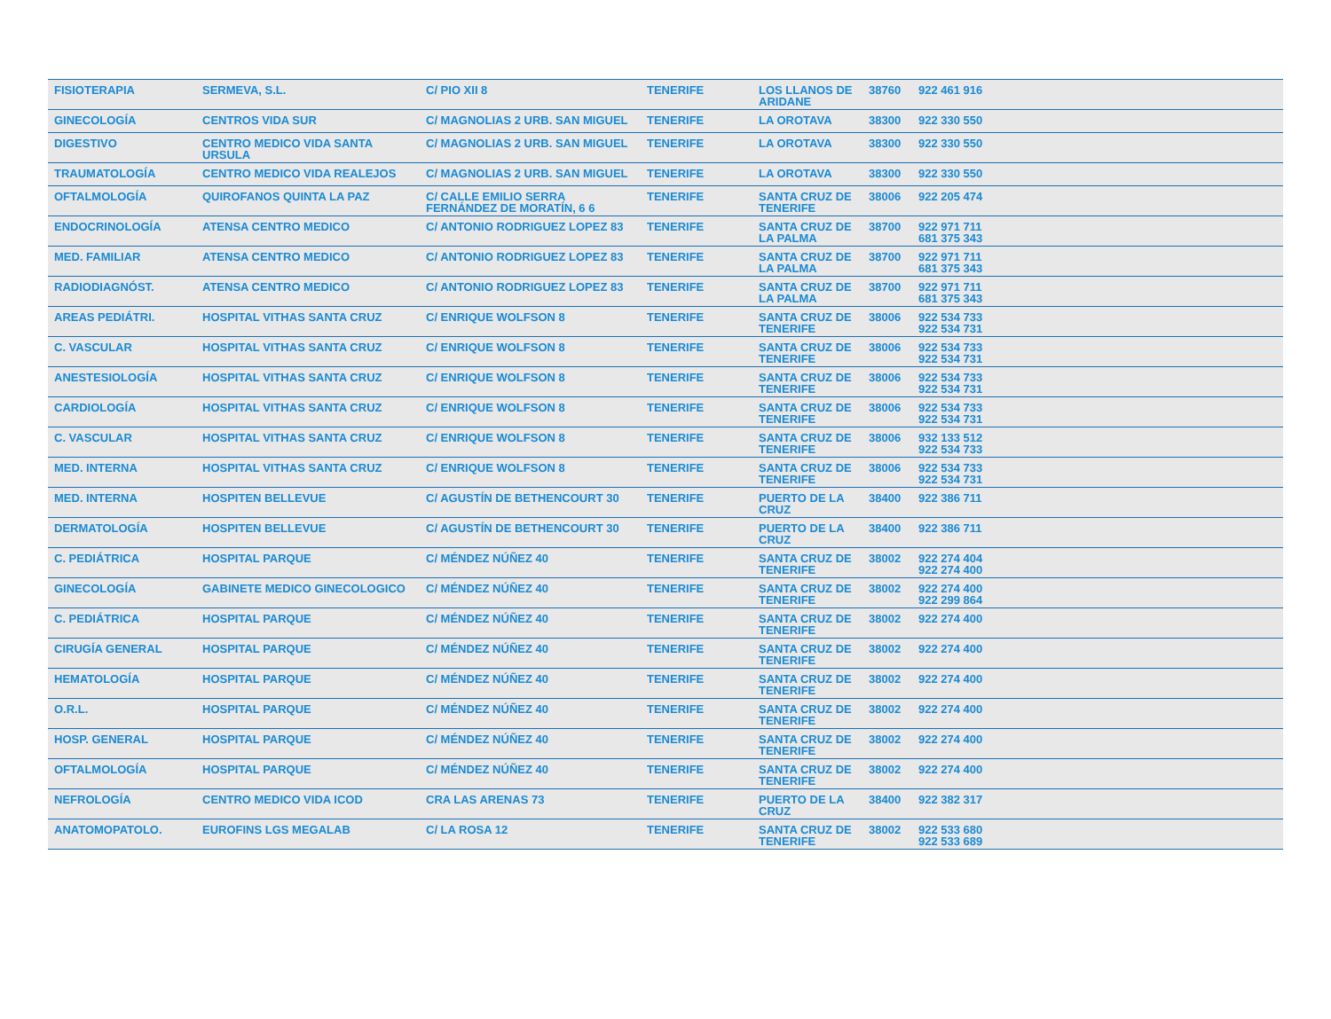| FISIOTERAPIA | SERMEVA, S.L. | C/ PIO XII 8 | TENERIFE | LOS LLANOS DE ARIDANE | 38760 | 922 461 916 |
| GINECOLOGÍA | CENTROS VIDA SUR | C/ MAGNOLIAS 2 URB. SAN MIGUEL | TENERIFE | LA OROTAVA | 38300 | 922 330 550 |
| DIGESTIVO | CENTRO MEDICO VIDA SANTA URSULA | C/ MAGNOLIAS 2 URB. SAN MIGUEL | TENERIFE | LA OROTAVA | 38300 | 922 330 550 |
| TRAUMATOLOGÍA | CENTRO MEDICO VIDA REALEJOS | C/ MAGNOLIAS 2 URB. SAN MIGUEL | TENERIFE | LA OROTAVA | 38300 | 922 330 550 |
| OFTALMOLOGÍA | QUIROFANOS QUINTA LA PAZ | C/ CALLE EMILIO SERRA FERNÁNDEZ DE MORATÍN, 6 6 | TENERIFE | SANTA CRUZ DE TENERIFE | 38006 | 922 205 474 |
| ENDOCRINOLOGÍA | ATENSA CENTRO MEDICO | C/ ANTONIO RODRIGUEZ LOPEZ 83 | TENERIFE | SANTA CRUZ DE LA PALMA | 38700 | 922 971 711 681 375 343 |
| MED. FAMILIAR | ATENSA CENTRO MEDICO | C/ ANTONIO RODRIGUEZ LOPEZ 83 | TENERIFE | SANTA CRUZ DE LA PALMA | 38700 | 922 971 711 681 375 343 |
| RADIODIAGNÓST. | ATENSA CENTRO MEDICO | C/ ANTONIO RODRIGUEZ LOPEZ 83 | TENERIFE | SANTA CRUZ DE LA PALMA | 38700 | 922 971 711 681 375 343 |
| AREAS PEDIÁTRI. | HOSPITAL VITHAS SANTA CRUZ | C/ ENRIQUE WOLFSON 8 | TENERIFE | SANTA CRUZ DE TENERIFE | 38006 | 922 534 733 922 534 731 |
| C. VASCULAR | HOSPITAL VITHAS SANTA CRUZ | C/ ENRIQUE WOLFSON 8 | TENERIFE | SANTA CRUZ DE TENERIFE | 38006 | 922 534 733 922 534 731 |
| ANESTESIOLOGÍA | HOSPITAL VITHAS SANTA CRUZ | C/ ENRIQUE WOLFSON 8 | TENERIFE | SANTA CRUZ DE TENERIFE | 38006 | 922 534 733 922 534 731 |
| CARDIOLOGÍA | HOSPITAL VITHAS SANTA CRUZ | C/ ENRIQUE WOLFSON 8 | TENERIFE | SANTA CRUZ DE TENERIFE | 38006 | 922 534 733 922 534 731 |
| C. VASCULAR | HOSPITAL VITHAS SANTA CRUZ | C/ ENRIQUE WOLFSON 8 | TENERIFE | SANTA CRUZ DE TENERIFE | 38006 | 932 133 512 922 534 733 |
| MED. INTERNA | HOSPITAL VITHAS SANTA CRUZ | C/ ENRIQUE WOLFSON 8 | TENERIFE | SANTA CRUZ DE TENERIFE | 38006 | 922 534 733 922 534 731 |
| MED. INTERNA | HOSPITEN BELLEVUE | C/ AGUSTÍN DE BETHENCOURT 30 | TENERIFE | PUERTO DE LA CRUZ | 38400 | 922 386 711 |
| DERMATOLOGÍA | HOSPITEN BELLEVUE | C/ AGUSTÍN DE BETHENCOURT 30 | TENERIFE | PUERTO DE LA CRUZ | 38400 | 922 386 711 |
| C. PEDIÁTRICA | HOSPITAL PARQUE | C/ MÉNDEZ NÚÑEZ 40 | TENERIFE | SANTA CRUZ DE TENERIFE | 38002 | 922 274 404 922 274 400 |
| GINECOLOGÍA | GABINETE MEDICO GINECOLOGICO | C/ MÉNDEZ NÚÑEZ 40 | TENERIFE | SANTA CRUZ DE TENERIFE | 38002 | 922 274 400 922 299 864 |
| C. PEDIÁTRICA | HOSPITAL PARQUE | C/ MÉNDEZ NÚÑEZ 40 | TENERIFE | SANTA CRUZ DE TENERIFE | 38002 | 922 274 400 |
| CIRUGÍA GENERAL | HOSPITAL PARQUE | C/ MÉNDEZ NÚÑEZ 40 | TENERIFE | SANTA CRUZ DE TENERIFE | 38002 | 922 274 400 |
| HEMATOLOGÍA | HOSPITAL PARQUE | C/ MÉNDEZ NÚÑEZ 40 | TENERIFE | SANTA CRUZ DE TENERIFE | 38002 | 922 274 400 |
| O.R.L. | HOSPITAL PARQUE | C/ MÉNDEZ NÚÑEZ 40 | TENERIFE | SANTA CRUZ DE TENERIFE | 38002 | 922 274 400 |
| HOSP. GENERAL | HOSPITAL PARQUE | C/ MÉNDEZ NÚÑEZ 40 | TENERIFE | SANTA CRUZ DE TENERIFE | 38002 | 922 274 400 |
| OFTALMOLOGÍA | HOSPITAL PARQUE | C/ MÉNDEZ NÚÑEZ 40 | TENERIFE | SANTA CRUZ DE TENERIFE | 38002 | 922 274 400 |
| NEFROLOGÍA | CENTRO MEDICO VIDA ICOD | CRA LAS ARENAS 73 | TENERIFE | PUERTO DE LA CRUZ | 38400 | 922 382 317 |
| ANATOMOPATOLO. | EUROFINS LGS MEGALAB | C/ LA ROSA 12 | TENERIFE | SANTA CRUZ DE TENERIFE | 38002 | 922 533 680 922 533 689 |